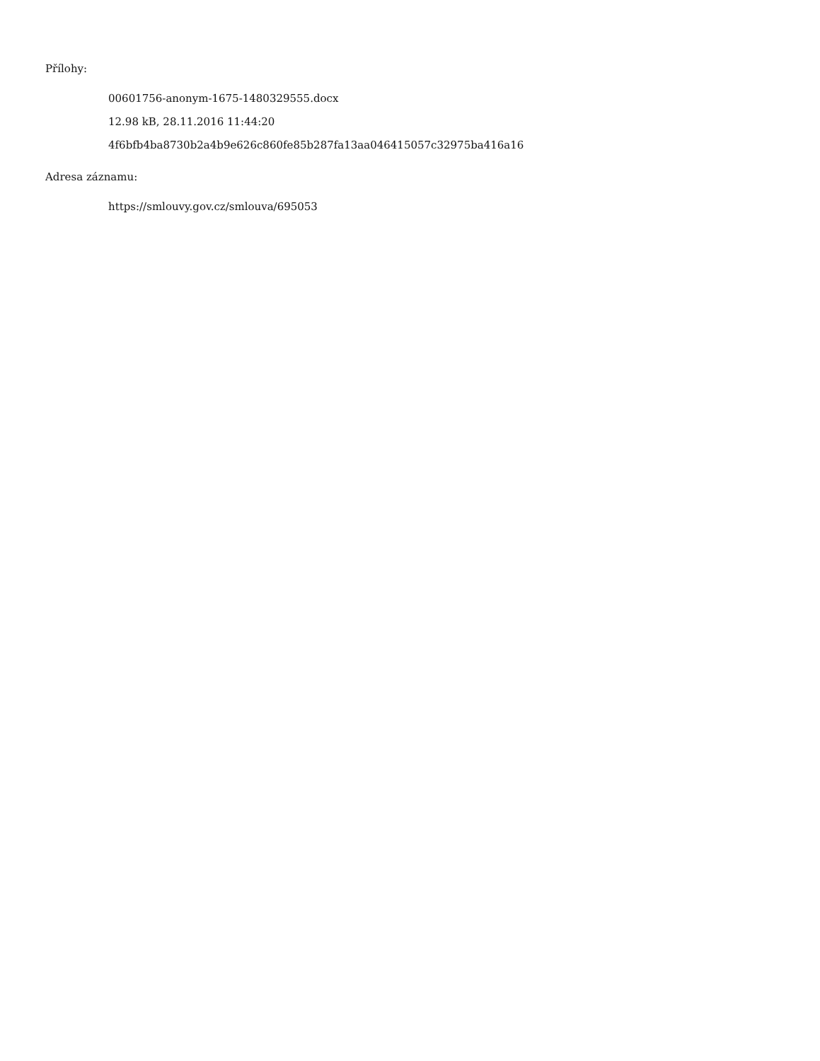Přílohy:
00601756-anonym-1675-1480329555.docx
12.98 kB, 28.11.2016 11:44:20
4f6bfb4ba8730b2a4b9e626c860fe85b287fa13aa046415057c32975ba416a16
Adresa záznamu:
https://smlouvy.gov.cz/smlouva/695053